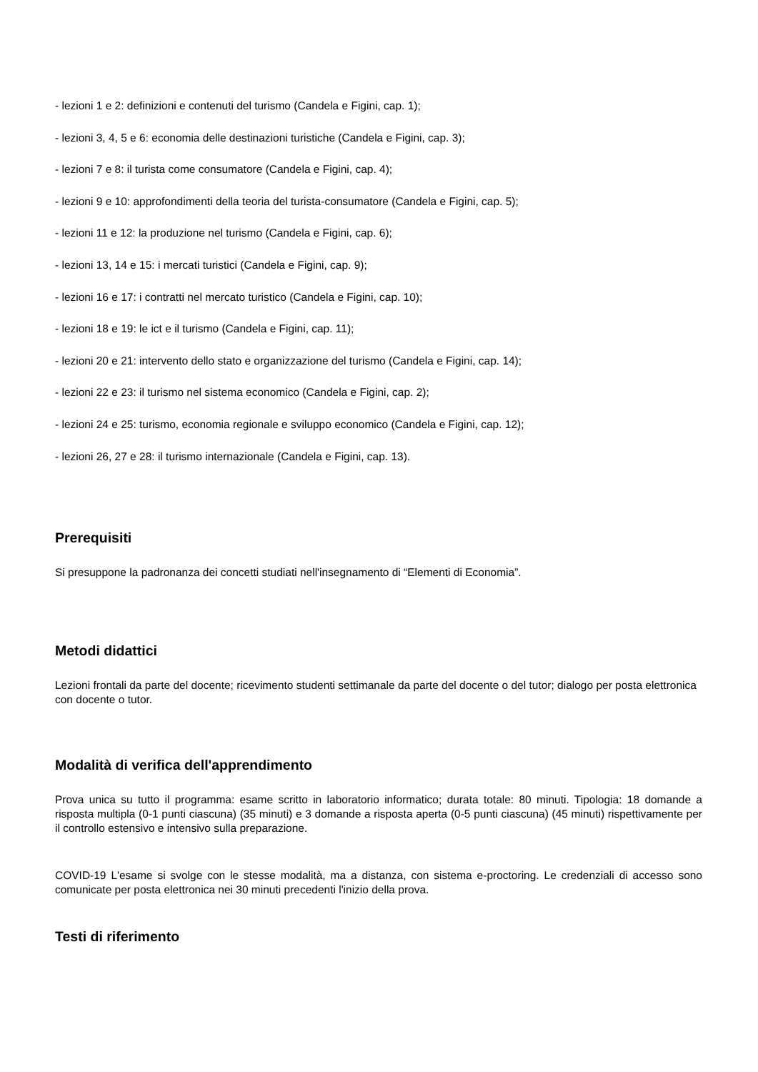- lezioni 1 e 2: definizioni e contenuti del turismo (Candela e Figini, cap. 1);
- lezioni 3, 4, 5 e 6: economia delle destinazioni turistiche (Candela e Figini, cap. 3);
- lezioni 7 e 8: il turista come consumatore (Candela e Figini, cap. 4);
- lezioni 9 e 10: approfondimenti della teoria del turista-consumatore (Candela e Figini, cap. 5);
- lezioni 11 e 12: la produzione nel turismo (Candela e Figini, cap. 6);
- lezioni 13, 14 e 15: i mercati turistici (Candela e Figini, cap. 9);
- lezioni 16 e 17: i contratti nel mercato turistico (Candela e Figini, cap. 10);
- lezioni 18 e 19: le ict e il turismo (Candela e Figini, cap. 11);
- lezioni 20 e 21: intervento dello stato e organizzazione del turismo (Candela e Figini, cap. 14);
- lezioni 22 e 23: il turismo nel sistema economico (Candela e Figini, cap. 2);
- lezioni 24 e 25: turismo, economia regionale e sviluppo economico (Candela e Figini, cap. 12);
- lezioni 26, 27 e 28: il turismo internazionale (Candela e Figini, cap. 13).
Prerequisiti
Si presuppone la padronanza dei concetti studiati nell'insegnamento di “Elementi di Economia”.
Metodi didattici
Lezioni frontali da parte del docente; ricevimento studenti settimanale da parte del docente o del tutor; dialogo per posta elettronica con docente o tutor.
Modalità di verifica dell'apprendimento
Prova unica su tutto il programma: esame scritto in laboratorio informatico; durata totale: 80 minuti. Tipologia: 18 domande a risposta multipla (0-1 punti ciascuna) (35 minuti) e 3 domande a risposta aperta (0-5 punti ciascuna) (45 minuti) rispettivamente per il controllo estensivo e intensivo sulla preparazione.
COVID-19 L'esame si svolge con le stesse modalità, ma a distanza, con sistema e-proctoring. Le credenziali di accesso sono comunicate per posta elettronica nei 30 minuti precedenti l'inizio della prova.
Testi di riferimento